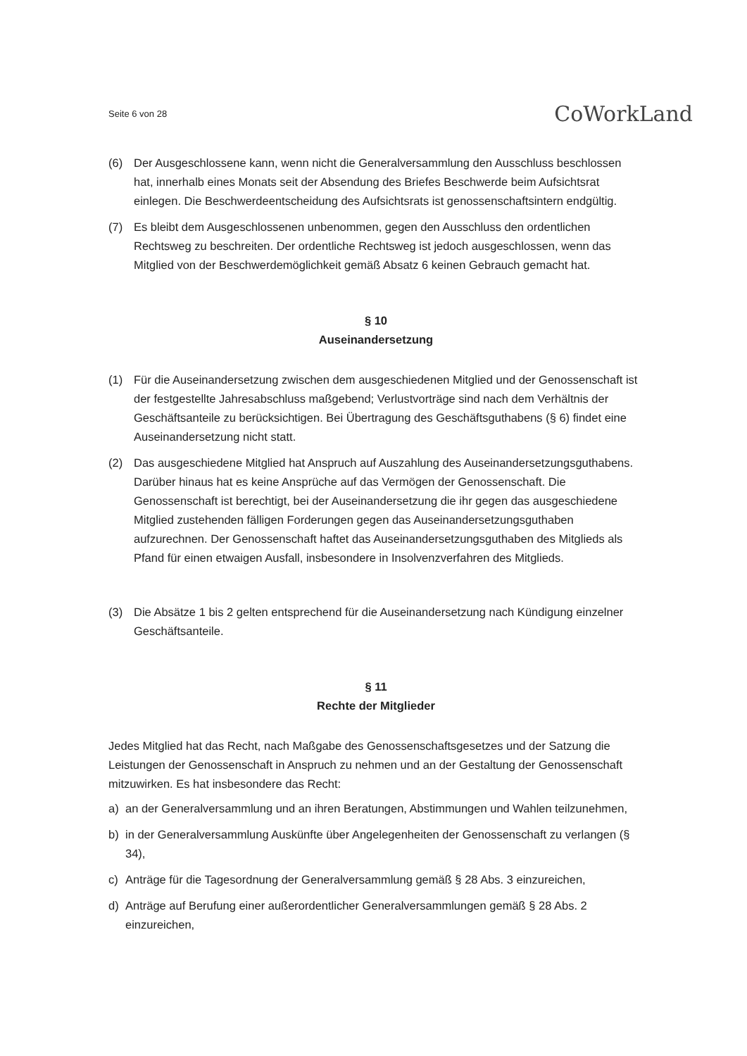Seite 6 von 28 CoWorkLand
(6) Der Ausgeschlossene kann, wenn nicht die Generalversammlung den Ausschluss beschlossen hat, innerhalb eines Monats seit der Absendung des Briefes Beschwerde beim Aufsichtsrat einlegen. Die Beschwerdeentscheidung des Aufsichtsrats ist genossenschaftsintern endgültig.
(7) Es bleibt dem Ausgeschlossenen unbenommen, gegen den Ausschluss den ordentlichen Rechtsweg zu beschreiten. Der ordentliche Rechtsweg ist jedoch ausgeschlossen, wenn das Mitglied von der Beschwerdemöglichkeit gemäß Absatz 6 keinen Gebrauch gemacht hat.
§ 10
Auseinandersetzung
(1) Für die Auseinandersetzung zwischen dem ausgeschiedenen Mitglied und der Genossenschaft ist der festgestellte Jahresabschluss maßgebend; Verlustvorträge sind nach dem Verhältnis der Geschäftsanteile zu berücksichtigen. Bei Übertragung des Geschäftsguthabens (§ 6) findet eine Auseinandersetzung nicht statt.
(2) Das ausgeschiedene Mitglied hat Anspruch auf Auszahlung des Auseinandersetzungsguthabens. Darüber hinaus hat es keine Ansprüche auf das Vermögen der Genossenschaft. Die Genossenschaft ist berechtigt, bei der Auseinandersetzung die ihr gegen das ausgeschiedene Mitglied zustehenden fälligen Forderungen gegen das Auseinandersetzungsguthaben aufzurechnen. Der Genossenschaft haftet das Auseinandersetzungsguthaben des Mitglieds als Pfand für einen etwaigen Ausfall, insbesondere in Insolvenzverfahren des Mitglieds.
(3) Die Absätze 1 bis 2 gelten entsprechend für die Auseinandersetzung nach Kündigung einzelner Geschäftsanteile.
§ 11
Rechte der Mitglieder
Jedes Mitglied hat das Recht, nach Maßgabe des Genossenschaftsgesetzes und der Satzung die Leistungen der Genossenschaft in Anspruch zu nehmen und an der Gestaltung der Genossenschaft mitzuwirken. Es hat insbesondere das Recht:
a) an der Generalversammlung und an ihren Beratungen, Abstimmungen und Wahlen teilzunehmen,
b) in der Generalversammlung Auskünfte über Angelegenheiten der Genossenschaft zu verlangen (§ 34),
c) Anträge für die Tagesordnung der Generalversammlung gemäß § 28 Abs. 3 einzureichen,
d) Anträge auf Berufung einer außerordentlicher Generalversammlungen gemäß § 28 Abs. 2 einzureichen,